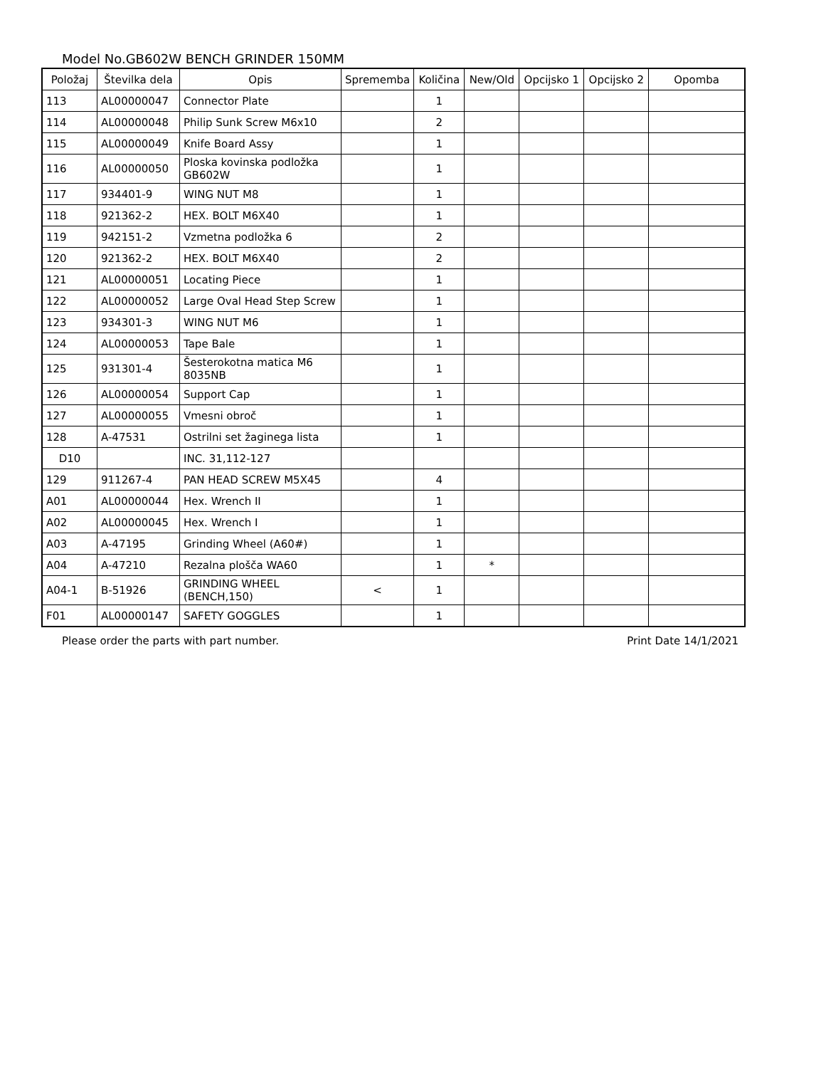Model No.GB602W BENCH GRINDER 150MM
| Položaj | Številka dela | Opis | Sprememba | Količina | New/Old | Opcijsko 1 | Opcijsko 2 | Opomba |
| --- | --- | --- | --- | --- | --- | --- | --- | --- |
| 113 | AL00000047 | Connector Plate | | 1 | | | | |
| 114 | AL00000048 | Philip Sunk Screw M6x10 | | 2 | | | | |
| 115 | AL00000049 | Knife Board Assy | | 1 | | | | |
| 116 | AL00000050 | Ploska kovinska podložka GB602W | | 1 | | | | |
| 117 | 934401-9 | WING NUT M8 | | 1 | | | | |
| 118 | 921362-2 | HEX. BOLT M6X40 | | 1 | | | | |
| 119 | 942151-2 | Vzmetna podložka 6 | | 2 | | | | |
| 120 | 921362-2 | HEX. BOLT M6X40 | | 2 | | | | |
| 121 | AL00000051 | Locating Piece | | 1 | | | | |
| 122 | AL00000052 | Large Oval Head Step Screw | | 1 | | | | |
| 123 | 934301-3 | WING NUT M6 | | 1 | | | | |
| 124 | AL00000053 | Tape Bale | | 1 | | | | |
| 125 | 931301-4 | Šesterokotna matica M6 8035NB | | 1 | | | | |
| 126 | AL00000054 | Support Cap | | 1 | | | | |
| 127 | AL00000055 | Vmesni obroč | | 1 | | | | |
| 128 | A-47531 | Ostrilni set žaginega lista | | 1 | | | | |
| D10 | | INC. 31,112-127 | | | | | | |
| 129 | 911267-4 | PAN HEAD SCREW M5X45 | | 4 | | | | |
| A01 | AL00000044 | Hex. Wrench II | | 1 | | | | |
| A02 | AL00000045 | Hex. Wrench I | | 1 | | | | |
| A03 | A-47195 | Grinding Wheel (A60#) | | 1 | | | | |
| A04 | A-47210 | Rezalna plošča WA60 | | 1 | * | | | |
| A04-1 | B-51926 | GRINDING WHEEL (BENCH,150) | < | 1 | | | | |
| F01 | AL00000147 | SAFETY GOGGLES | | 1 | | | | |
Please order the parts with part number. Print Date 14/1/2021